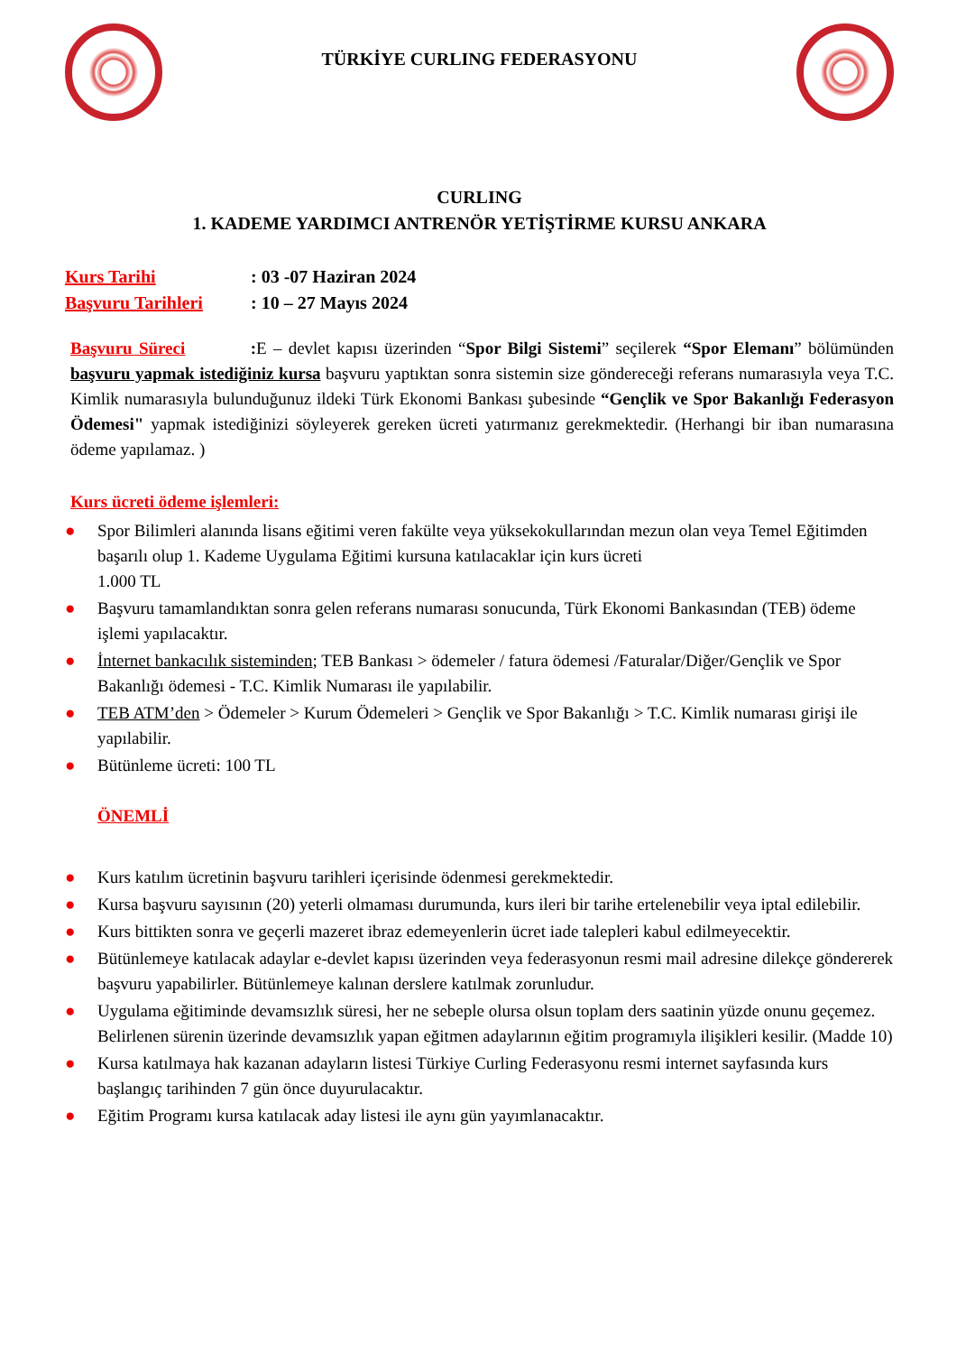TÜRKİYE CURLING FEDERASYONU
CURLING
1. KADEME YARDIMCI ANTRENÖR YETİŞTİRME KURSU ANKARA
Kurs Tarihi: 03 -07 Haziran 2024
Başvuru Tarihleri: 10 – 27 Mayıs 2024
Başvuru Süreci : E – devlet kapısı üzerinden “Spor Bilgi Sistemi” seçilerek “Spor Elemanı” bölümünden başvuru yapmak istediğiniz kursa başvuru yaptıktan sonra sistemin size göndereceği referans numarasıyla veya T.C. Kimlik numarasıyla bulunduğunuz ildeki Türk Ekonomi Bankası şubesinde “Gençlik ve Spor Bakanlığı Federasyon Ödemesi" yapmak istediğinizi söyleyerek gereken ücreti yatırmanız gerekmektedir. (Herhangi bir iban numarasına ödeme yapılamaz. )
Kurs ücreti ödeme işlemleri:
● Spor Bilimleri alanında lisans eğitimi veren fakülte veya yüksekokullarından mezun olan veya Temel Eğitimden başarılı olup 1. Kademe Uygulama Eğitimi kursuna katılacaklar için kurs ücreti
1.000 TL
● Başvuru tamamlandıktan sonra gelen referans numarası sonucunda, Türk Ekonomi Bankasından (TEB) ödeme işlemi yapılacaktır.
● İnternet bankacılık sisteminden; TEB Bankası > ödemeler / fatura ödemesi /Faturalar/Diğer/Gençlik ve Spor Bakanlığı ödemesi - T.C. Kimlik Numarası ile yapılabilir.
● TEB ATM’den > Ödemeler > Kurum Ödemeleri > Gençlik ve Spor Bakanlığı > T.C. Kimlik numarası girişi ile yapılabilir.
● Bütünleme ücreti: 100 TL
ÖNEMLİ
● Kurs katılım ücretinin başvuru tarihleri içerisinde ödenmesi gerekmektedir.
● Kursa başvuru sayısının (20) yeterli olmaması durumunda, kurs ileri bir tarihe ertelenebilir veya iptal edilebilir.
● Kurs bittikten sonra ve geçerli mazeret ibraz edemeyenlerin ücret iade talepleri kabul edilmeyecektir.
● Bütünlemeye katılacak adaylar e-devlet kapısı üzerinden veya federasyonun resmi mail adresine dilekçe göndererek başvuru yapabilirler. Bütünlemeye kalınan derslere katılmak zorunludur.
● Uygulama eğitiminde devamsızlık süresi, her ne sebeple olursa olsun toplam ders saatinin yüzde onunu geçemez. Belirlenen sürenin üzerinde devamsızlık yapan eğitmen adaylarının eğitim programıyla ilişikleri kesilir. (Madde 10)
● Kursa katılmaya hak kazanan adayların listesi Türkiye Curling Federasyonu resmi internet sayfasında kurs başlangıç tarihinden 7 gün önce duyurulacaktır.
● Eğitim Programı kursa katılacak aday listesi ile aynı gün yayımlanacaktır.